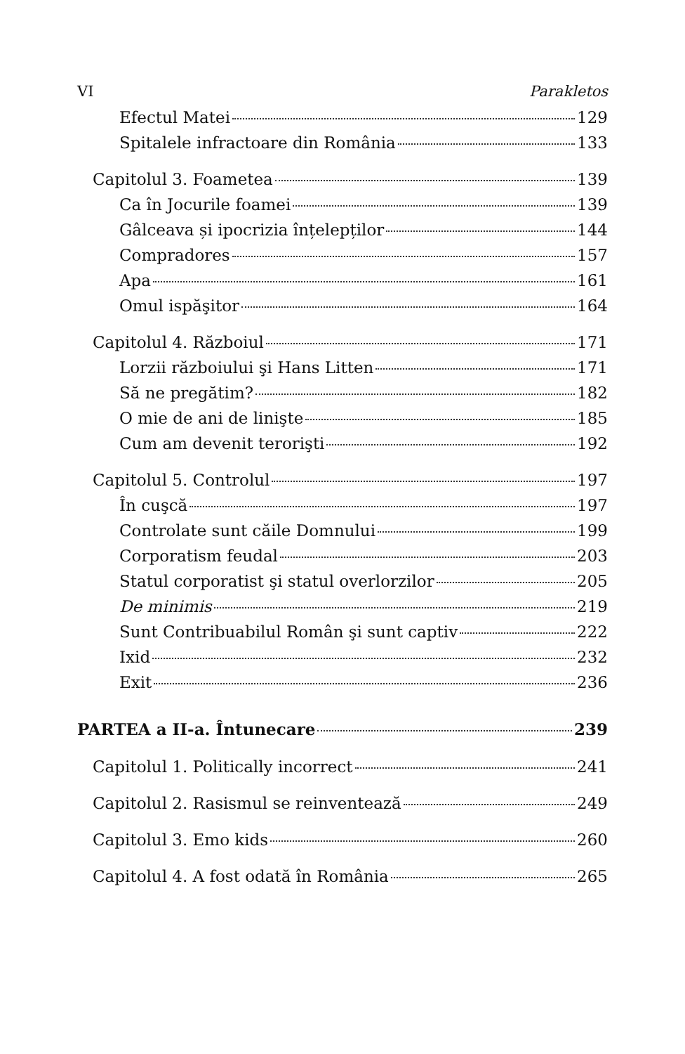VI Parakletos
Efectul Matei 129
Spitalele infractoare din România 133
Capitolul 3. Foametea 139
Ca în Jocurile foamei 139
Gâlceava și ipocrizia înțelepților 144
Compradores 157
Apa 161
Omul ispăşitor 164
Capitolul 4. Războiul 171
Lorzii războiului şi Hans Litten 171
Să ne pregătim? 182
O mie de ani de linişte 185
Cum am devenit terorişti 192
Capitolul 5. Controlul 197
În cuşcă 197
Controlate sunt căile Domnului 199
Corporatism feudal 203
Statul corporatist şi statul overlorzilor 205
De minimis 219
Sunt Contribuabilul Român şi sunt captiv 222
Ixid 232
Exit 236
PARTEA a II-a. Întunecare 239
Capitolul 1. Politically incorrect 241
Capitolul 2. Rasismul se reinventează 249
Capitolul 3. Emo kids 260
Capitolul 4. A fost odată în România 265